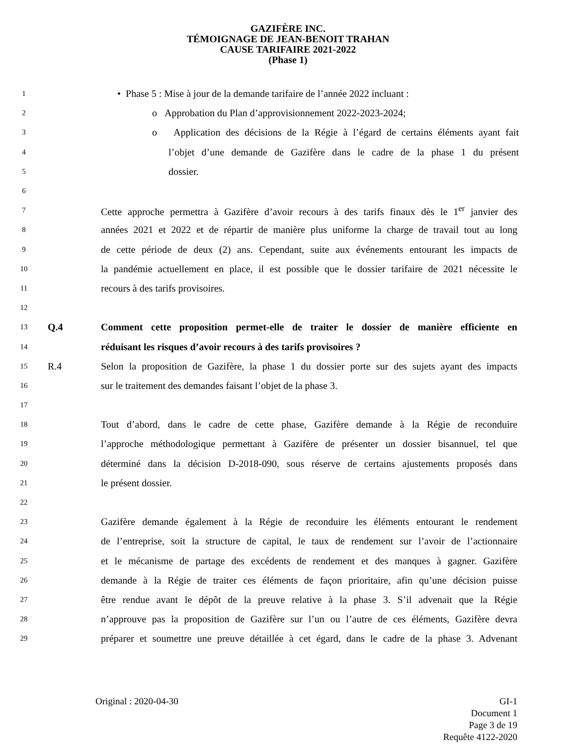GAZIFÈRE INC.
TÉMOIGNAGE DE JEAN-BENOIT TRAHAN
CAUSE TARIFAIRE 2021-2022
(Phase 1)
1 • Phase 5 : Mise à jour de la demande tarifaire de l’année 2022 incluant :
2 o Approbation du Plan d’approvisionnement 2022-2023-2024;
3 o Application des décisions de la Régie à l’égard de certains éléments ayant fait
4 l’objet d’une demande de Gazifère dans le cadre de la phase 1 du présent
5 dossier.
6
7 Cette approche permettra à Gazifère d’avoir recours à des tarifs finaux dès le 1<sup>er</sup> janvier des
8 années 2021 et 2022 et de répartir de manière plus uniforme la charge de travail tout au long
9 de cette période de deux (2) ans. Cependant, suite aux événements entourant les impacts de
10 la pandémie actuellement en place, il est possible que le dossier tarifaire de 2021 nécessite le
11 recours à des tarifs provisoires.
12
13 Q.4 Comment cette proposition permet-elle de traiter le dossier de manière efficiente en
14 réduisant les risques d’avoir recours à des tarifs provisoires ?
15 R.4 Selon la proposition de Gazifère, la phase 1 du dossier porte sur des sujets ayant des impacts
16 sur le traitement des demandes faisant l’objet de la phase 3.
17
18 Tout d’abord, dans le cadre de cette phase, Gazifère demande à la Régie de reconduire
19 l’approche méthodologique permettant à Gazifère de présenter un dossier bisannuel, tel que
20 déterminé dans la décision D-2018-090, sous réserve de certains ajustements proposés dans
21 le présent dossier.
22
23 Gazifère demande également à la Régie de reconduire les éléments entourant le rendement
24 de l’entreprise, soit la structure de capital, le taux de rendement sur l’avoir de l’actionnaire
25 et le mécanisme de partage des excédents de rendement et des manques à gagner. Gazifère
26 demande à la Régie de traiter ces éléments de façon prioritaire, afin qu’une décision puisse
27 être rendue avant le dépôt de la preuve relative à la phase 3. S’il advenait que la Régie
28 n’approuve pas la proposition de Gazifère sur l’un ou l’autre de ces éléments, Gazifère devra
29 préparer et soumettre une preuve détaillée à cet égard, dans le cadre de la phase 3. Advenant
Original : 2020-04-30 GI-1
Document 1
Page 3 de 19
Requête 4122-2020